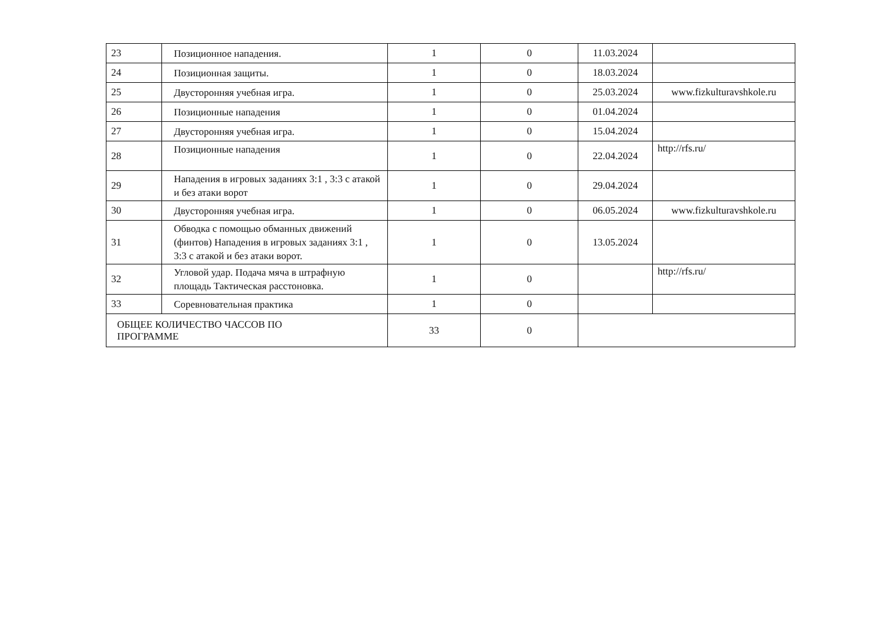| 23 | Позиционное нападения. | 1 | 0 | 11.03.2024 | |
| 24 | Позиционная защиты. | 1 | 0 | 18.03.2024 | |
| 25 | Двусторонняя учебная игра. | 1 | 0 | 25.03.2024 | www.fizkulturavshkole.ru |
| 26 | Позиционные нападения | 1 | 0 | 01.04.2024 | |
| 27 | Двусторонняя учебная игра. | 1 | 0 | 15.04.2024 | |
| 28 | Позиционные нападения | 1 | 0 | 22.04.2024 | http://rfs.ru/ |
| 29 | Нападения в игровых заданиях 3:1 , 3:3 с атакой и без атаки ворот | 1 | 0 | 29.04.2024 | |
| 30 | Двусторонняя учебная игра. | 1 | 0 | 06.05.2024 | www.fizkulturavshkole.ru |
| 31 | Обводка с помощью обманных движений (финтов) Нападения в игровых заданиях 3:1 , 3:3 с атакой и без атаки ворот. | 1 | 0 | 13.05.2024 | |
| 32 | Угловой удар. Подача мяча в штрафную площадь Тактическая расстоновка. | 1 | 0 | | http://rfs.ru/ |
| 33 | Соревновательная практика | 1 | 0 | | |
| ОБЩЕЕ КОЛИЧЕСТВО ЧАССОВ ПО ПРОГРАММЕ | | 33 | 0 | | |